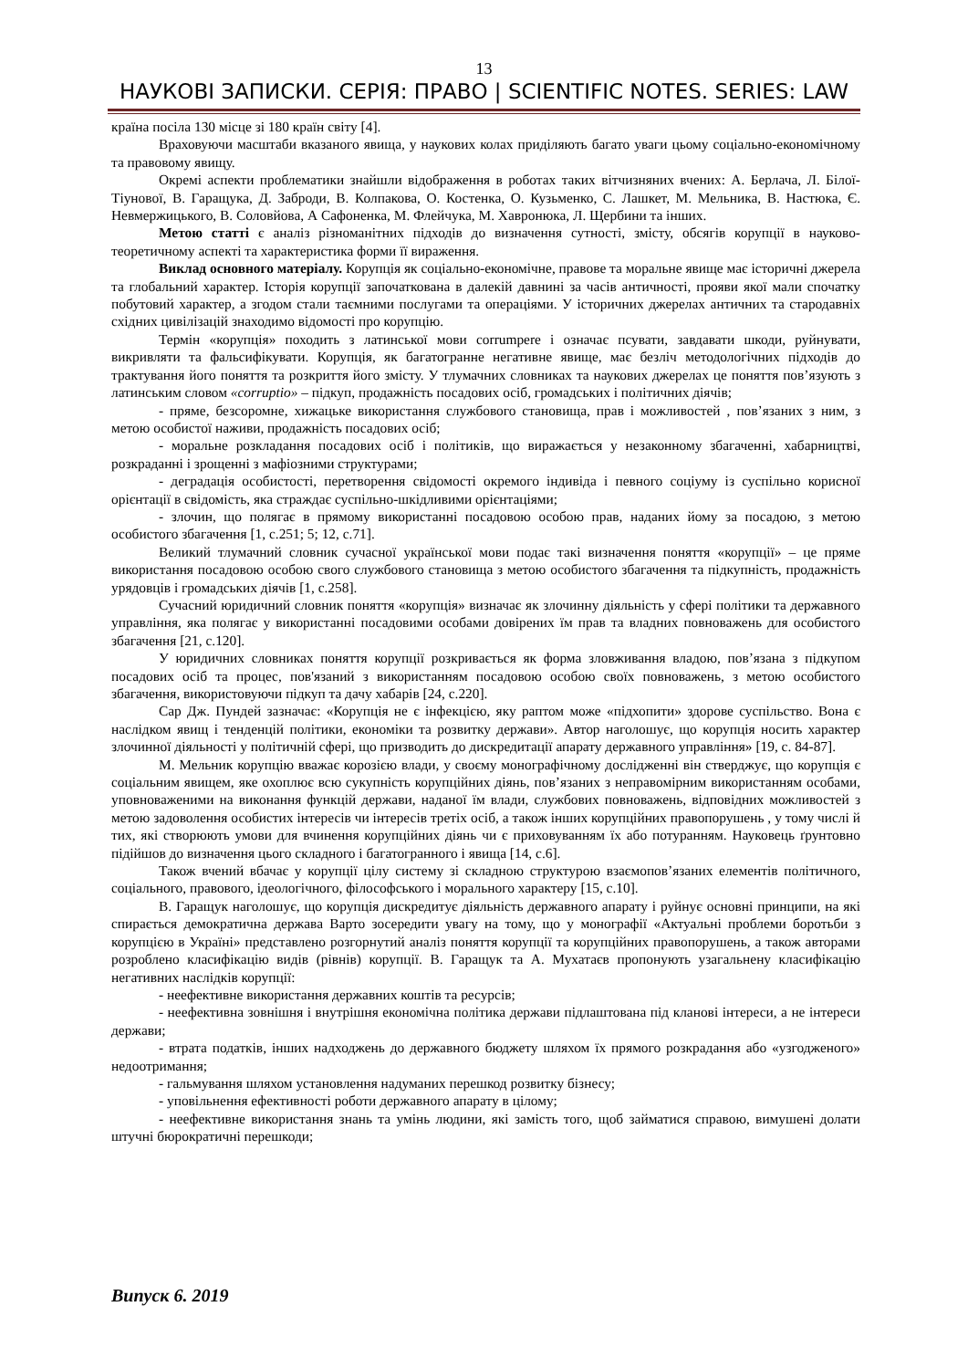13
НАУКОВІ ЗАПИСКИ. СЕРІЯ: ПРАВО | SCIENTIFIC NOTES. SERIES: LAW
країна посіла 130 місце зі 180 країн світу [4].
Враховуючи масштаби вказаного явища, у наукових колах приділяють багато уваги цьому соціально-економічному та правовому явищу.
Окремі аспекти проблематики знайшли відображення в роботах таких вітчизняних вчених: А. Берлача, Л. Білої-Тіунової, В. Гаращука, Д. Заброди, В. Колпакова, О. Костенка, О. Кузьменко, С. Лашкет, М. Мельника, В. Настюка, Є. Невмержицького, В. Соловйова, А Сафоненка, М. Флейчука, М. Хавронюка, Л. Щербини та інших.
Метою статті є аналіз різноманітних підходів до визначення сутності, змісту, обсягів корупції в науково-теоретичному аспекті та характеристика форми її вираження.
Виклад основного матеріалу. Корупція як соціально-економічне, правове та моральне явище має історичні джерела та глобальний характер. Історія корупції започаткована в далекій давнині за часів античності, прояви якої мали спочатку побутовий характер, а згодом стали таємними послугами та операціями. У історичних джерелах античних та стародавніх східних цивілізацій знаходимо відомості про корупцію.
Термін «корупція» походить з латинської мови corrumpere і означає псувати, завдавати шкоди, руйнувати, викривляти та фальсифікувати. Корупція, як багатогранне негативне явище, має безліч методологічних підходів до трактування його поняття та розкриття його змісту. У тлумачних словниках та наукових джерелах це поняття пов’язують з латинським словом «corruptio» – підкуп, продажність посадових осіб, громадських і політичних діячів;
- пряме, безсоромне, хижацьке використання службового становища, прав і можливостей , пов’язаних з ним, з метою особистої наживи, продажність посадових осіб;
- моральне розкладання посадових осіб і політиків, що виражається у незаконному збагаченні, хабарництві, розкраданні і зрощенні з мафіозними структурами;
- деградація особистості, перетворення свідомості окремого індивіда і певного соціуму із суспільно корисної орієнтації в свідомість, яка страждає суспільно-шкідливими орієнтаціями;
- злочин, що полягає в прямому використанні посадовою особою прав, наданих йому за посадою, з метою особистого збагачення [1, с.251; 5; 12, с.71].
Великий тлумачний словник сучасної української мови подає такі визначення поняття «корупції» – це пряме використання посадовою особою свого службового становища з метою особистого збагачення та підкупність, продажність урядовців і громадських діячів [1, с.258].
Сучасний юридичний словник поняття «корупція» визначає як злочинну діяльність у сфері політики та державного управління, яка полягає у використанні посадовими особами довірених їм прав та владних повноважень для особистого збагачення [21, с.120].
У юридичних словниках поняття корупції розкривається як форма зловживання владою, пов’язана з підкупом посадових осіб та процес, пов'язаний з використанням посадовою особою своїх повноважень, з метою особистого збагачення, використовуючи підкуп та дачу хабарів [24, с.220].
Сар Дж. Пундей зазначає: «Корупція не є інфекцією, яку раптом може «підхопити» здорове суспільство. Вона є наслідком явищ і тенденцій політики, економіки та розвитку держави». Автор наголошує, що корупція носить характер злочинної діяльності у політичній сфері, що призводить до дискредитації апарату державного управління» [19, с. 84-87].
М. Мельник корупцію вважає корозією влади, у своєму монографічному дослідженні він стверджує, що корупція є соціальним явищем, яке охоплює всю сукупність корупційних діянь, пов’язаних з неправомірним використанням особами, уповноваженими на виконання функцій держави, наданої їм влади, службових повноважень, відповідних можливостей з метою задоволення особистих інтересів чи інтересів третіх осіб, а також інших корупційних правопорушень , у тому числі й тих, які створюють умови для вчинення корупційних діянь чи є приховуванням їх або потуранням. Науковець ґрунтовно підійшов до визначення цього складного і багатогранного і явища [14, с.6].
Також вчений вбачає у корупції цілу систему зі складною структурою взаємопов’язаних елементів політичного, соціального, правового, ідеологічного, філософського і морального характеру [15, с.10].
В. Гаращук наголошує, що корупція дискредитує діяльність державного апарату і руйнує основні принципи, на які спирається демократична держава Варто зосередити увагу на тому, що у монографії «Актуальні проблеми боротьби з корупцією в Україні» представлено розгорнутий аналіз поняття корупції та корупційних правопорушень, а також авторами розроблено класифікацію видів (рівнів) корупції. В. Гаращук та А. Мухатаєв пропонують узагальнену класифікацію негативних наслідків корупції:
- неефективне використання державних коштів та ресурсів;
- неефективна зовнішня і внутрішня економічна політика держави підлаштована під кланові інтереси, а не інтереси держави;
- втрата податків, інших надходжень до державного бюджету шляхом їх прямого розкрадання або «узгодженого» недоотримання;
- гальмування шляхом установлення надуманих перешкод розвитку бізнесу;
- уповільнення ефективності роботи державного апарату в цілому;
- неефективне використання знань та умінь людини, які замість того, щоб займатися справою, вимушені долати штучні бюрократичні перешкоди;
Випуск 6. 2019